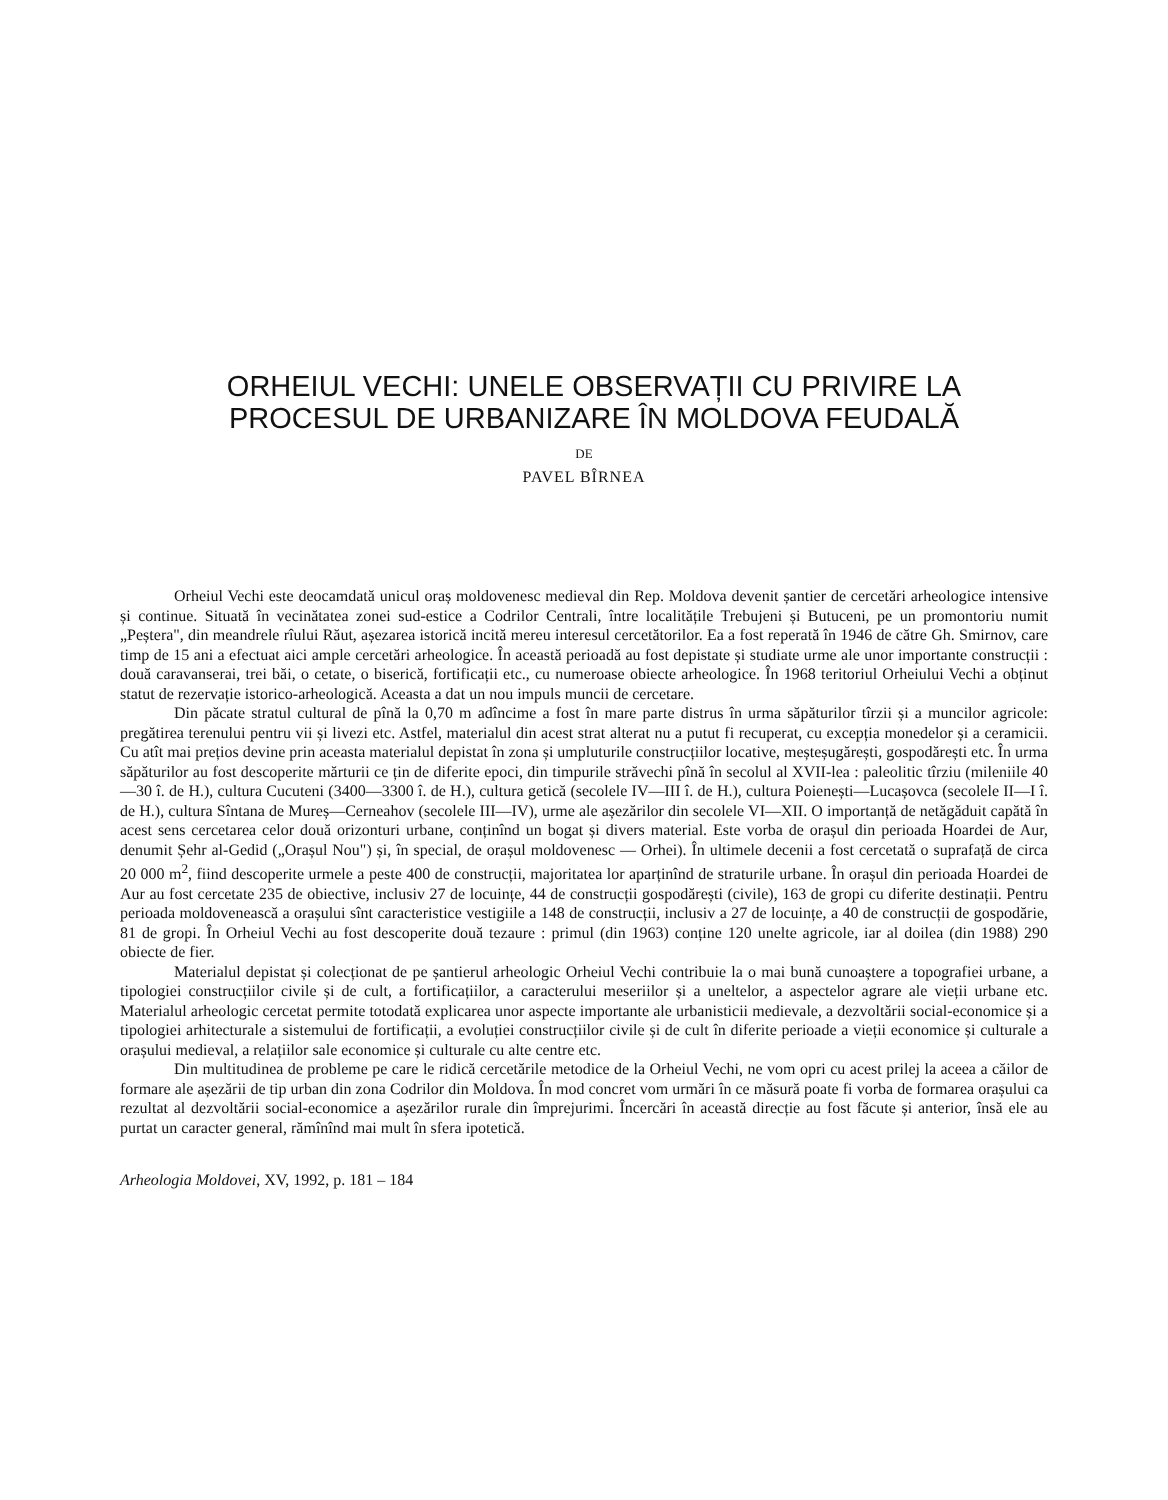ORHEIUL VECHI: UNELE OBSERVAȚII CU PRIVIRE LA
PROCESUL DE URBANIZARE ÎN MOLDOVA FEUDALĂ
DE
PAVEL BÎRNEA
Orheiul Vechi este deocamdată unicul oraș moldovenesc medieval din Rep. Moldova devenit șantier de cercetări arheologice intensive și continue. Situată în vecinătatea zonei sud-estice a Codrilor Centrali, între localitățile Trebujeni și Butuceni, pe un promontoriu numit „Peștera", din meandrele rîului Răut, așezarea istorică incită mereu interesul cercetătorilor. Ea a fost reperată în 1946 de către Gh. Smirnov, care timp de 15 ani a efectuat aici ample cercetări arheologice. În această perioadă au fost depistate și studiate urme ale unor importante construcții : două caravanserai, trei băi, o cetate, o biserică, fortificații etc., cu numeroase obiecte arheologice. În 1968 teritoriul Orheiului Vechi a obținut statut de rezervație istorico-arheologică. Aceasta a dat un nou impuls muncii de cercetare.
Din păcate stratul cultural de pînă la 0,70 m adîncime a fost în mare parte distrus în urma săpăturilor tîrzii și a muncilor agricole: pregătirea terenului pentru vii și livezi etc. Astfel, materialul din acest strat alterat nu a putut fi recuperat, cu excepția monedelor și a ceramicii. Cu atît mai prețios devine prin aceasta materialul depistat în zona și umpluturile construcțiilor locative, meșteșugărești, gospodărești etc. În urma săpăturilor au fost descoperite mărturii ce țin de diferite epoci, din timpurile străvechi pînă în secolul al XVII-lea : paleolitic tîrziu (mileniile 40—30 î. de H.), cultura Cucuteni (3400—3300 î. de H.), cultura getică (secolele IV—III î. de H.), cultura Poienești—Lucașovca (secolele II—I î. de H.), cultura Sîntana de Mureș—Cerneahov (secolele III—IV), urme ale așezărilor din secolele VI—XII. O importanță de netăgăduit capătă în acest sens cercetarea celor două orizonturi urbane, conținînd un bogat și divers material. Este vorba de orașul din perioada Hoardei de Aur, denumit Șehr al-Gedid („Orașul Nou") și, în special, de orașul moldovenesc — Orhei). În ultimele decenii a fost cercetată o suprafață de circa 20 000 m<sup>2</sup>, fiind descoperite urmele a peste 400 de construcții, majoritatea lor aparținînd de straturile urbane. În orașul din perioada Hoardei de Aur au fost cercetate 235 de obiective, inclusiv 27 de locuințe, 44 de construcții gospodărești (civile), 163 de gropi cu diferite destinații. Pentru perioada moldovenească a orașului sînt caracteristice vestigiile a 148 de construcții, inclusiv a 27 de locuințe, a 40 de construcții de gospodărie, 81 de gropi. În Orheiul Vechi au fost descoperite două tezaure : primul (din 1963) conține 120 unelte agricole, iar al doilea (din 1988) 290 obiecte de fier.
Materialul depistat și colecționat de pe șantierul arheologic Orheiul Vechi contribuie la o mai bună cunoaștere a topografiei urbane, a tipologiei construcțiilor civile și de cult, a fortificațiilor, a caracterului meseriilor și a uneltelor, a aspectelor agrare ale vieții urbane etc. Materialul arheologic cercetat permite totodată explicarea unor aspecte importante ale urbanisticii medievale, a dezvoltării social-economice și a tipologiei arhitecturale a sistemului de fortificații, a evoluției construcțiilor civile și de cult în diferite perioade a vieții economice și culturale a orașului medieval, a relațiilor sale economice și culturale cu alte centre etc.
Din multitudinea de probleme pe care le ridică cercetările metodice de la Orheiul Vechi, ne vom opri cu acest prilej la aceea a căilor de formare ale așezării de tip urban din zona Codrilor din Moldova. În mod concret vom urmări în ce măsură poate fi vorba de formarea orașului ca rezultat al dezvoltării social-economice a așezărilor rurale din împrejurimi. Încercări în această direcție au fost făcute și anterior, însă ele au purtat un caracter general, rămînînd mai mult în sfera ipotetică.
Arheologia Moldovei, XV, 1992, p. 181 – 184